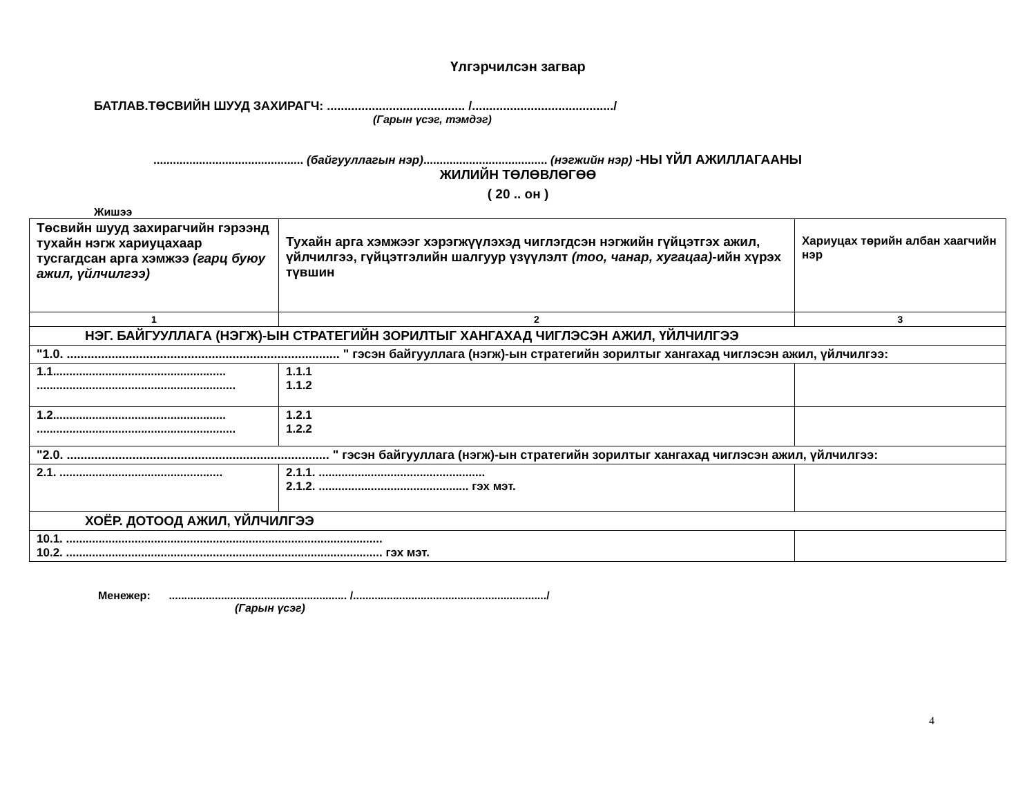Үлгэрчилсэн загвар
БАТЛАВ.ТӨСВИЙН ШУУД ЗАХИРАГЧ: ........................................ /........................................./
(Гарын үсэг, тэмдэг)
.............................................. (байгууллагын нэр)...................................... (нэгжийн нэр) -НЫ ҮЙЛ АЖИЛЛАГААНЫ
ЖИЛИЙН ТӨЛӨВЛӨГӨӨ
( 20 .. он )
Жишээ
| Төсвийн шууд захирагчийн гэрээнд тухайн нэгж хариуцахаар тусгагдсан арга хэмжээ (гарц буюу ажил, үйлчилгээ) | Тухайн арга хэмжээг хэрэгжүүлэхэд чиглэгдсэн нэгжийн гүйцэтгэх ажил, үйлчилгээ, гүйцэтгэлийн шалгуур үзүүлэлт (тоо, чанар, хугацаа) -ийн хүрэх түвшин | Хариуцах төрийн албан хаагчийн нэр |
| 1 | 2 | 3 |
| НЭГ. БАЙГУУЛЛАГА (НЭГЖ)-ЫН СТРАТЕГИЙН ЗОРИЛТЫГ ХАНГАХАД ЧИГЛЭСЭН АЖИЛ, ҮЙЛЧИЛГЭЭ | | |
| "1.0. ............................................................................... " гэсэн байгууллага (нэгж)-ын стратегийн зорилтыг хангахад чиглэсэн ажил, үйлчилгээ: | | |
| 1.1..................................................... ............................................................. | 1.1.1 1.1.2 | |
| 1.2..................................................... ............................................................. | 1.2.1 1.2.2 | |
| "2.0. ............................................................................ " гэсэн байгууллага (нэгж)-ын стратегийн зорилтыг хангахад чиглэсэн ажил, үйлчилгээ: | | |
| 2.1. .................................................. | 2.1.1. ................................................... 2.1.2. .............................................. гэх мэт. | |
| ХОЁР. ДОТООД АЖИЛ, ҮЙЛЧИЛГЭЭ | | |
| 10.1. ................................................................................................. 10.2. ................................................................................................. гэх мэт. | | |
Менежер: .......................................................... /.............................................................../
(Гарын үсэг)
4